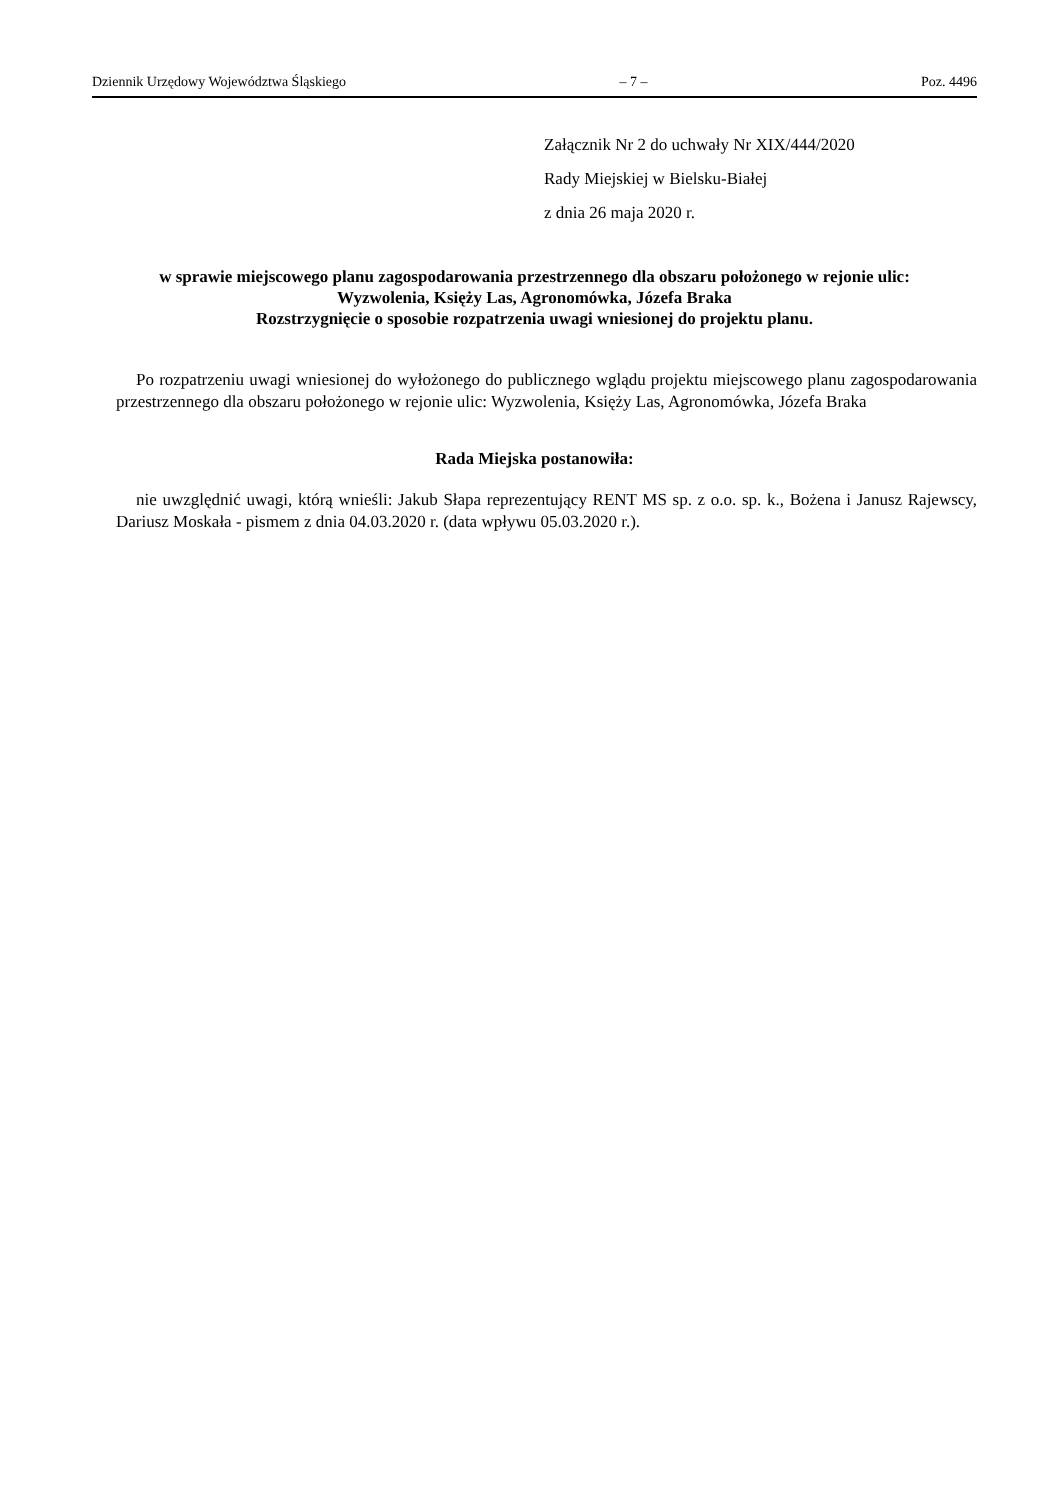Dziennik Urzędowy Województwa Śląskiego – 7 – Poz. 4496
Załącznik Nr 2 do uchwały Nr XIX/444/2020
Rady Miejskiej w Bielsku-Białej
z dnia 26 maja 2020 r.
w sprawie miejscowego planu zagospodarowania przestrzennego dla obszaru położonego w rejonie ulic:
Wyzwolenia, Księży Las, Agronomówka, Józefa Braka
Rozstrzygnięcie o sposobie rozpatrzenia uwagi wniesionej do projektu planu.
Po rozpatrzeniu uwagi wniesionej do wyłożonego do publicznego wglądu projektu miejscowego planu zagospodarowania przestrzennego dla obszaru położonego w rejonie ulic: Wyzwolenia, Księży Las, Agronomówka, Józefa Braka
Rada Miejska postanowiła:
nie uwzględnić uwagi, którą wnieśli: Jakub Słapa reprezentujący RENT MS sp. z o.o. sp. k., Bożena i Janusz Rajewscy, Dariusz Moskała - pismem z dnia 04.03.2020 r. (data wpływu 05.03.2020 r.).